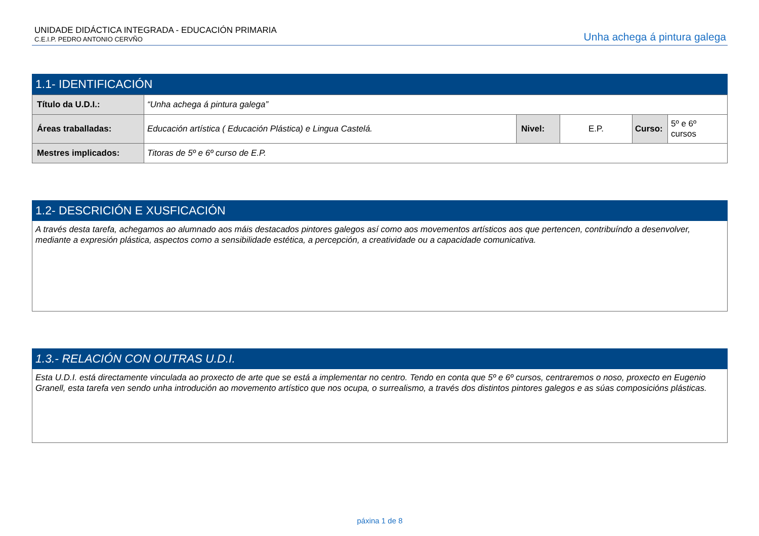UNIDADE DIDÁCTICA INTEGRADA - EDUCACIÓN PRIMARIA
C.E.I.P. PEDRO ANTONIO CERVÑO
Unha achega á pintura galega
1.1- IDENTIFICACIÓN
| Título da U.D.I.: | “Unha achega á pintura galega” | | | | |
| Áreas traballadas: | Educación artística ( Educación Plástica) e Lingua Castelá. | Nivel: | E.P. | Curso: | 5º e 6º cursos |
| Mestres implicados: | Titoras de 5º e 6º curso de E.P. | | | | |
1.2- DESCRICIÓN E XUSFICACIÓN
A través desta tarefa, achegamos ao alumnado aos máis destacados pintores galegos así como aos movementos artísticos aos que pertencen, contribuíndo a desenvolver, mediante a expresión plástica, aspectos como a sensibilidade estética, a percepción, a creatividade ou a capacidade comunicativa.
1.3.- RELACIÓN CON OUTRAS U.D.I.
Esta U.D.I. está directamente vinculada ao proxecto de arte que se está a implementar no centro. Tendo en conta que 5º e 6º cursos, centraremos o noso, proxecto en Eugenio Granell, esta tarefa ven sendo unha introdución ao movemento artístico que nos ocupa, o surrealismo, a través dos distintos pintores galegos e as súas composicións plásticas.
páxina 1 de 8